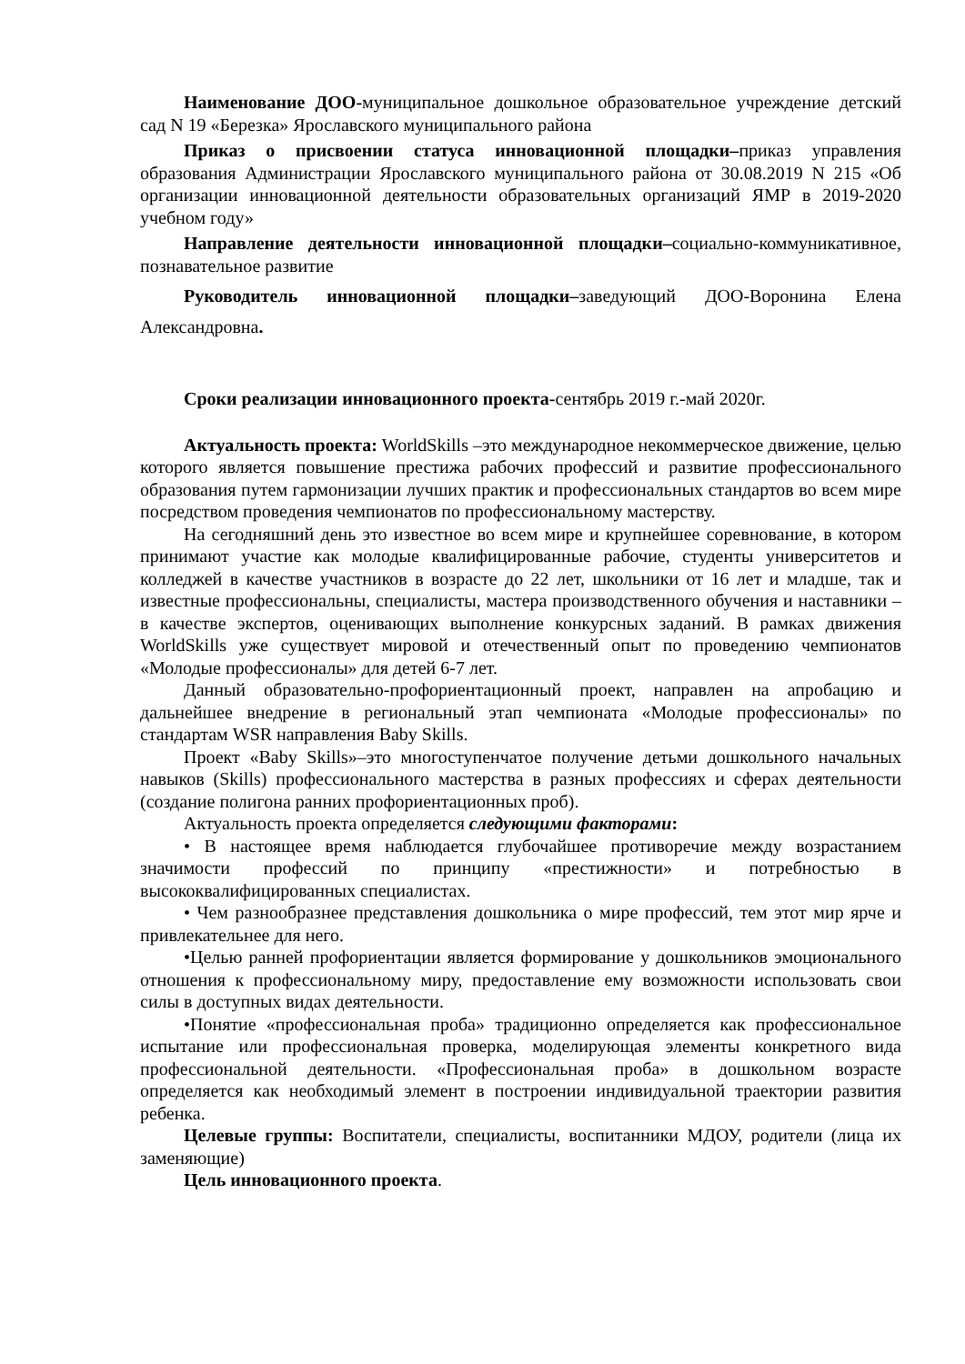Наименование ДОО-муниципальное дошкольное образовательное учреждение детский сад N 19 «Березка» Ярославского муниципального района
Приказ о присвоении статуса инновационной площадки–приказ управления образования Администрации Ярославского муниципального района от 30.08.2019 N 215 «Об организации инновационной деятельности образовательных организаций ЯМР в 2019-2020 учебном году»
Направление деятельности инновационной площадки–социально-коммуникативное, познавательное развитие
Руководитель инновационной площадки–заведующий ДОО-Воронина Елена Александровна.
Сроки реализации инновационного проекта-сентябрь 2019 г.-май 2020г.
Актуальность проекта: WorldSkills –это международное некоммерческое движение, целью которого является повышение престижа рабочих профессий и развитие профессионального образования путем гармонизации лучших практик и профессиональных стандартов во всем мире посредством проведения чемпионатов по профессиональному мастерству.
На сегодняшний день это известное во всем мире и крупнейшее соревнование, в котором принимают участие как молодые квалифицированные рабочие, студенты университетов и колледжей в качестве участников в возрасте до 22 лет, школьники от 16 лет и младше, так и известные профессиональны, специалисты, мастера производственного обучения и наставники –в качестве экспертов, оценивающих выполнение конкурсных заданий. В рамках движения WorldSkills уже существует мировой и отечественный опыт по проведению чемпионатов «Молодые профессионалы» для детей 6-7 лет.
Данный образовательно-профориентационный проект, направлен на апробацию и дальнейшее внедрение в региональный этап чемпионата «Молодые профессионалы» по стандартам WSR направления Baby Skills.
Проект «Baby Skills»–это многоступенчатое получение детьми дошкольного начальных навыков (Skills) профессионального мастерства в разных профессиях и сферах деятельности (создание полигона ранних профориентационных проб).
Актуальность проекта определяется следующими факторами:
• В настоящее время наблюдается глубочайшее противоречие между возрастанием значимости профессий по принципу «престижности» и потребностью в высококвалифицированных специалистах.
• Чем разнообразнее представления дошкольника о мире профессий, тем этот мир ярче и привлекательнее для него.
•Целью ранней профориентации является формирование у дошкольников эмоционального отношения к профессиональному миру, предоставление ему возможности использовать свои силы в доступных видах деятельности.
•Понятие «профессиональная проба» традиционно определяется как профессиональное испытание или профессиональная проверка, моделирующая элементы конкретного вида профессиональной деятельности. «Профессиональная проба» в дошкольном возрасте определяется как необходимый элемент в построении индивидуальной траектории развития ребенка.
Целевые группы: Воспитатели, специалисты, воспитанники МДОУ, родители (лица их заменяющие)
Цель инновационного проекта.